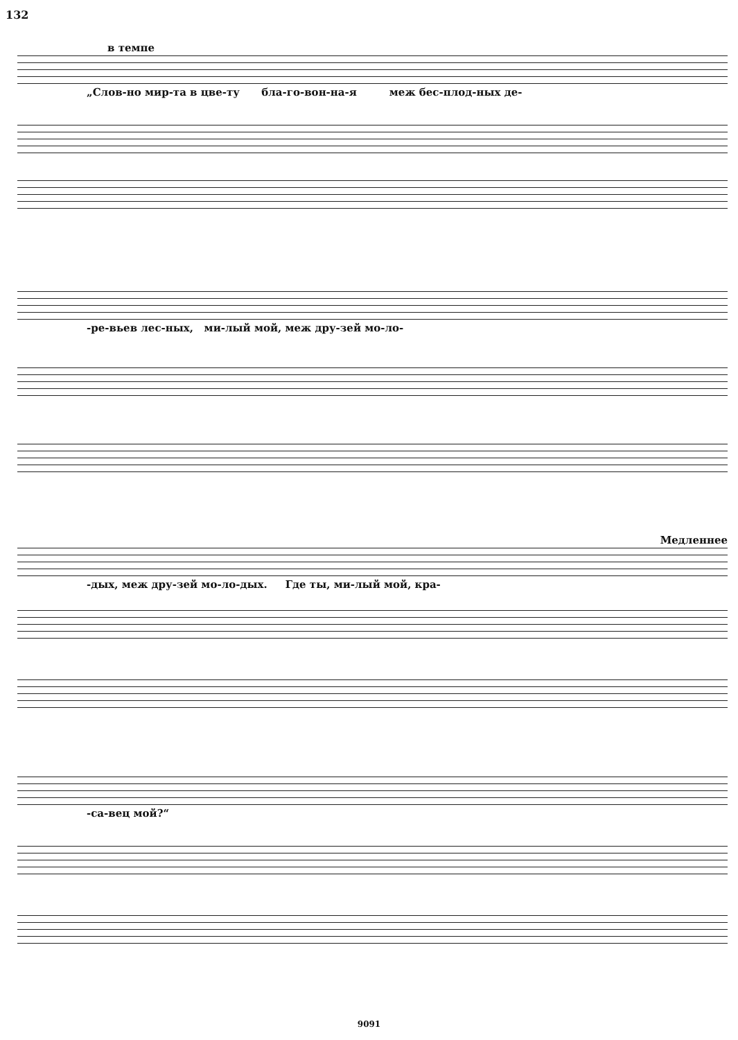132
в темпе
„Слов-но мир-та в цве-ту бла-го-вон-на-я меж бес-плод-ных де-
-ре-вьев лес-ных, ми-лый мой, меж дру-зей мо-ло-
Медленнее
-дых, меж дру-зей мо-ло-дых. Где ты, ми-лый мой, кра-
-са-вец мой?“
9091